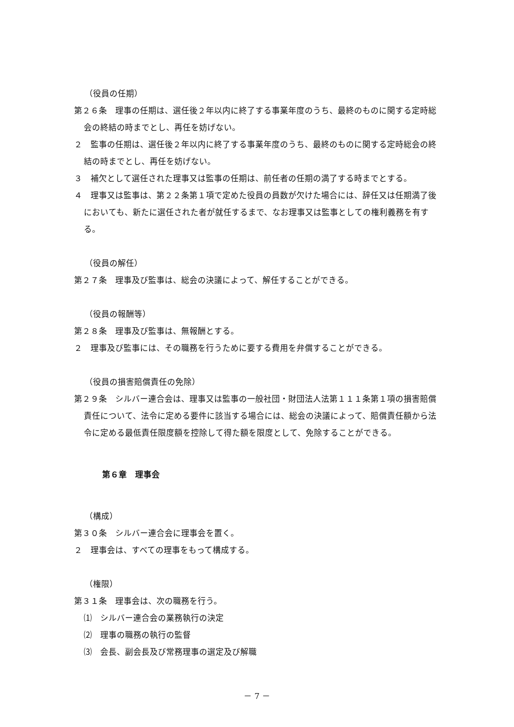（役員の任期）
第２６条　理事の任期は、選任後２年以内に終了する事業年度のうち、最終のものに関する定時総会の終結の時までとし、再任を妨げない。
２　監事の任期は、選任後２年以内に終了する事業年度のうち、最終のものに関する定時総会の終結の時までとし、再任を妨げない。
３　補欠として選任された理事又は監事の任期は、前任者の任期の満了する時までとする。
４　理事又は監事は、第２２条第１項で定めた役員の員数が欠けた場合には、辞任又は任期満了後においても、新たに選任された者が就任するまで、なお理事又は監事としての権利義務を有する。
（役員の解任）
第２７条　理事及び監事は、総会の決議によって、解任することができる。
（役員の報酬等）
第２８条　理事及び監事は、無報酬とする。
２　理事及び監事には、その職務を行うために要する費用を弁償することができる。
（役員の損害賠償責任の免除）
第２９条　シルバー連合会は、理事又は監事の一般社団・財団法人法第１１１条第１項の損害賠償責任について、法令に定める要件に該当する場合には、総会の決議によって、賠償責任額から法令に定める最低責任限度額を控除して得た額を限度として、免除することができる。
第６章　理事会
（構成）
第３０条　シルバー連合会に理事会を置く。
２　理事会は、すべての理事をもって構成する。
（権限）
第３１条　理事会は、次の職務を行う。
⑴　シルバー連合会の業務執行の決定
⑵　理事の職務の執行の監督
⑶　会長、副会長及び常務理事の選定及び解職
－ 7 －